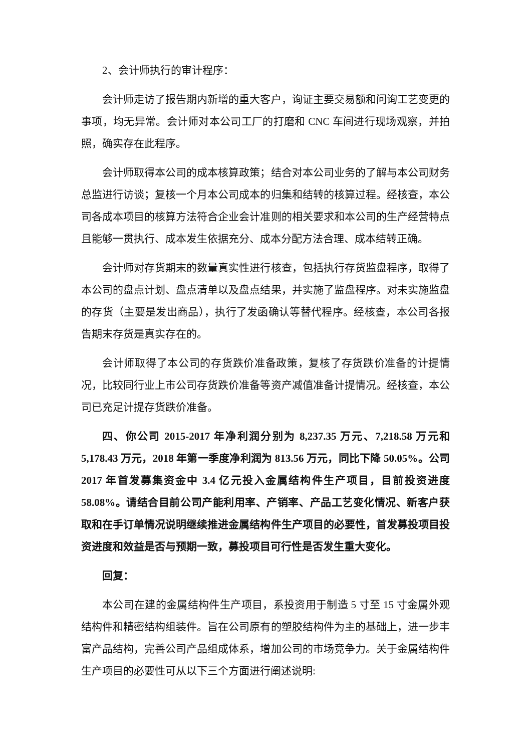2、会计师执行的审计程序：
会计师走访了报告期内新增的重大客户，询证主要交易额和问询工艺变更的事项，均无异常。会计师对本公司工厂的打磨和 CNC 车间进行现场观察，并拍照，确实存在此程序。
会计师取得本公司的成本核算政策；结合对本公司业务的了解与本公司财务总监进行访谈；复核一个月本公司成本的归集和结转的核算过程。经核查，本公司各成本项目的核算方法符合企业会计准则的相关要求和本公司的生产经营特点且能够一贯执行、成本发生依据充分、成本分配方法合理、成本结转正确。
会计师对存货期末的数量真实性进行核查，包括执行存货监盘程序，取得了本公司的盘点计划、盘点清单以及盘点结果，并实施了监盘程序。对未实施监盘的存货（主要是发出商品），执行了发函确认等替代程序。经核查，本公司各报告期末存货是真实存在的。
会计师取得了本公司的存货跌价准备政策，复核了存货跌价准备的计提情况，比较同行业上市公司存货跌价准备等资产减值准备计提情况。经核查，本公司已充足计提存货跌价准备。
四、你公司 2015-2017 年净利润分别为 8,237.35 万元、7,218.58 万元和 5,178.43 万元，2018 年第一季度净利润为 813.56 万元，同比下降 50.05%。公司 2017 年首发募集资金中 3.4 亿元投入金属结构件生产项目，目前投资进度 58.08%。请结合目前公司产能利用率、产销率、产品工艺变化情况、新客户获取和在手订单情况说明继续推进金属结构件生产项目的必要性，首发募投项目投资进度和效益是否与预期一致，募投项目可行性是否发生重大变化。
回复：
本公司在建的金属结构件生产项目，系投资用于制造 5 寸至 15 寸金属外观结构件和精密结构组装件。旨在公司原有的塑胶结构件为主的基础上，进一步丰富产品结构，完善公司产品组成体系，增加公司的市场竞争力。关于金属结构件生产项目的必要性可从以下三个方面进行阐述说明: